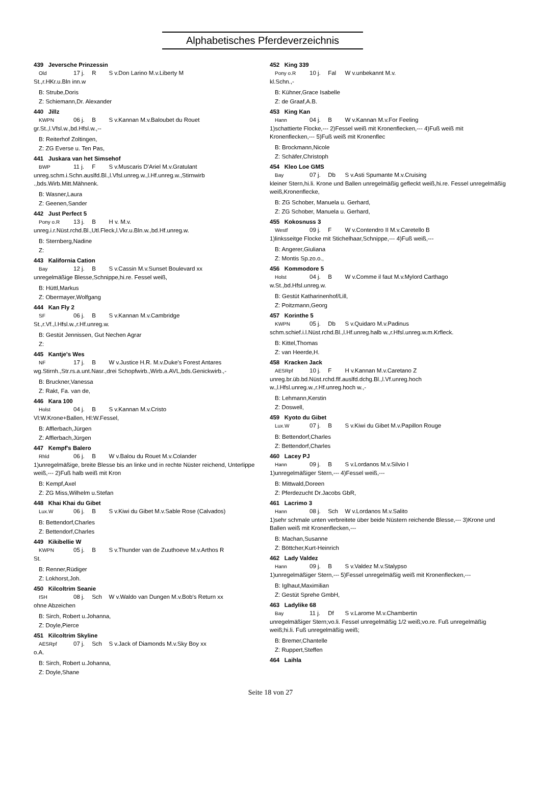Alphabetisches Pferdeverzeichnis
439 Jeversche Prinzessin
Old 17 j. R S v.Don Larino M.v.Liberty M
St.,r.HKr.u.Bln inn.w
B: Strube,Doris
Z: Schiemann,Dr. Alexander
440 Jillz
KWPN 06 j. B S v.Kannan M.v.Baloubet du Rouet
gr.St.,l.Vfsl.w.,bd.Hfsl.w.,--
B: Reiterhof Zoltingen,
Z: ZG Everse u. Ten Pas,
441 Juskara van het Simsehof
BWP 11 j. F S v.Muscaris D'Ariel M.v.Gratulant
unreg.schm.i.Schn.auslfd.Bl.,l.Vfsl.unreg.w.,l.Hf.unreg.w.,Stirnwirb .,bds.Wirb.Mitt.Mähnenk.
B: Wasner,Laura
Z: Geenen,Sander
442 Just Perfect 5
Pony o.R 13 j. B H v. M.v.
unreg.i.r.Nüst.rchd.Bl.,Utl.Fleck,l.Vkr.u.Bln.w.,bd.Hf.unreg.w.
B: Sternberg,Nadine
Z:
443 Kalifornia Cation
Bay 12 j. B S v.Cassin M.v.Sunset Boulevard xx
unregelmäßige Blesse,Schnippe,hi.re. Fessel weiß,
B: Hüttl,Markus
Z: Obermayer,Wolfgang
444 Kan Fly 2
SF 06 j. B S v.Kannan M.v.Cambridge
St.,r.Vf.,l.Hfsl.w.,r.Hf.unreg.w.
B: Gestüt Jennissen, Gut Nechen Agrar
Z:
445 Kantje's Wes
NF 17 j. B W v.Justice H.R. M.v.Duke's Forest Antares
wg.Stirnh.,Str.rs.a.unt.Nasr.,drei Schopfwirb.,Wirb.a.AVL,bds.Genickwirb.,-
B: Bruckner,Vanessa
Z: Rakt, Fa. van de,
446 Kara 100
Holst 04 j. B S v.Kannan M.v.Cristo
Vl:W.Krone+Ballen, Hl:W.Fessel,
B: Afflerbach,Jürgen
Z: Afflerbach,Jürgen
447 Kempf's Balero
Rhld 06 j. B W v.Balou du Rouet M.v.Colander
1)unregelmäßige, breite Blesse bis an linke und in rechte Nüster reichend, Unterlippe weiß,--- 2)Fuß halb weiß mit Kron
B: Kempf,Axel
Z: ZG Miss,Wilhelm u.Stefan
448 Khai Khai du Gibet
Lux.W 06 j. B S v.Kiwi du Gibet M.v.Sable Rose (Calvados)
B: Bettendorf,Charles
Z: Bettendorf,Charles
449 Kikibellie W
KWPN 05 j. B S v.Thunder van de Zuuthoeve M.v.Arthos R
St.
B: Renner,Rüdiger
Z: Lokhorst,Joh.
450 Kilcoltrim Seanie
ISH 08 j. Sch W v.Waldo van Dungen M.v.Bob's Return xx
ohne Abzeichen
B: Sirch, Robert u.Johanna,
Z: Doyle,Pierce
451 Kilcoltrim Skyline
AESRpf 07 j. Sch S v.Jack of Diamonds M.v.Sky Boy xx
o.A.
B: Sirch, Robert u.Johanna,
Z: Doyle,Shane
452 King 339
Pony o.R 10 j. Fal W v.unbekannt M.v.
kl.Schn.,-
B: Kühner,Grace Isabelle
Z: de Graaf,A.B.
453 King Kan
Hann 04 j. B W v.Kannan M.v.For Feeling
1)schattierte Flocke,--- 2)Fessel weiß mit Kronenflecken,--- 4)Fuß weiß mit Kronenflecken,--- 5)Fuß weiß mit Kronenflec
B: Brockmann,Nicole
Z: Schäfer,Christoph
454 Kleo Loe GMS
Bay 07 j. Db S v.Asti Spumante M.v.Cruising
kleiner Stern,hi.li. Krone und Ballen unregelmäßig gefleckt weiß,hi.re. Fessel unregelmäßig weiß,Kronenflecke,
B: ZG Schober, Manuela u. Gerhard,
Z: ZG Schober, Manuela u. Gerhard,
455 Kokosnuss 3
Westf 09 j. F W v.Contendro II M.v.Caretello B
1)linksseitge Flocke mit Stichelhaar,Schnippe,--- 4)Fuß weiß,---
B: Angerer,Giuliana
Z: Montis Sp.zo.o.,
456 Kommodore 5
Holst 04 j. B W v.Comme il faut M.v.Mylord Carthago
w.St.,bd.Hfsl.unreg.w.
B: Gestüt Katharinenhof/Lill,
Z: Poitzmann,Georg
457 Korinthe 5
KWPN 05 j. Db S v.Quidaro M.v.Padinus
schm.schief.i.l.Nüst.rchd.Bl.,l.Hf.unreg.halb w.,r.Hfsl.unreg.w.m.Krfleck.
B: Kittel,Thomas
Z: van Heerde,H.
458 Kracken Jack
AESRpf 10 j. F H v.Kannan M.v.Caretano Z
unreg.br.üb.bd.Nüst.rchd.flf.auslfd.dchg.Bl.,l.Vf.unreg.hoch w.,l.Hfsl.unreg.w.,r.Hf.unreg.hoch w.,-
B: Lehmann,Kerstin
Z: Doswell,
459 Kyoto du Gibet
Lux.W 07 j. B S v.Kiwi du Gibet M.v.Papillon Rouge
B: Bettendorf,Charles
Z: Bettendorf,Charles
460 Lacey PJ
Hann 09 j. B S v.Lordanos M.v.Silvio I
1)unregelmäßiger Stern,--- 4)Fessel weiß,---
B: Mittwald,Doreen
Z: Pferdezucht Dr.Jacobs GbR,
461 Lacrimo 3
Hann 08 j. Sch W v.Lordanos M.v.Salito
1)sehr schmale unten verbreitete über beide Nüstern reichende Blesse,--- 3)Krone und Ballen weiß mit Kronenflecken,---
B: Machan,Susanne
Z: Böttcher,Kurt-Heinrich
462 Lady Valdez
Hann 09 j. B S v.Valdez M.v.Stalypso
1)unregelmäßiger Stern,--- 5)Fessel unregelmäßig weiß mit Kronenflecken,---
B: Iglhaut,Maximilian
Z: Gestüt Sprehe GmbH,
463 Ladylike 68
Bay 11 j. Df S v.Larome M.v.Chambertin
unregelmäßiger Stern;vo.li. Fessel unregelmäßig 1/2 weiß;vo.re. Fuß unregelmäßig weiß;hi.li. Fuß unregelmäßig weiß;
B: Bremer,Chantelle
Z: Ruppert,Steffen
464 Laihla
Seite 18 von 27